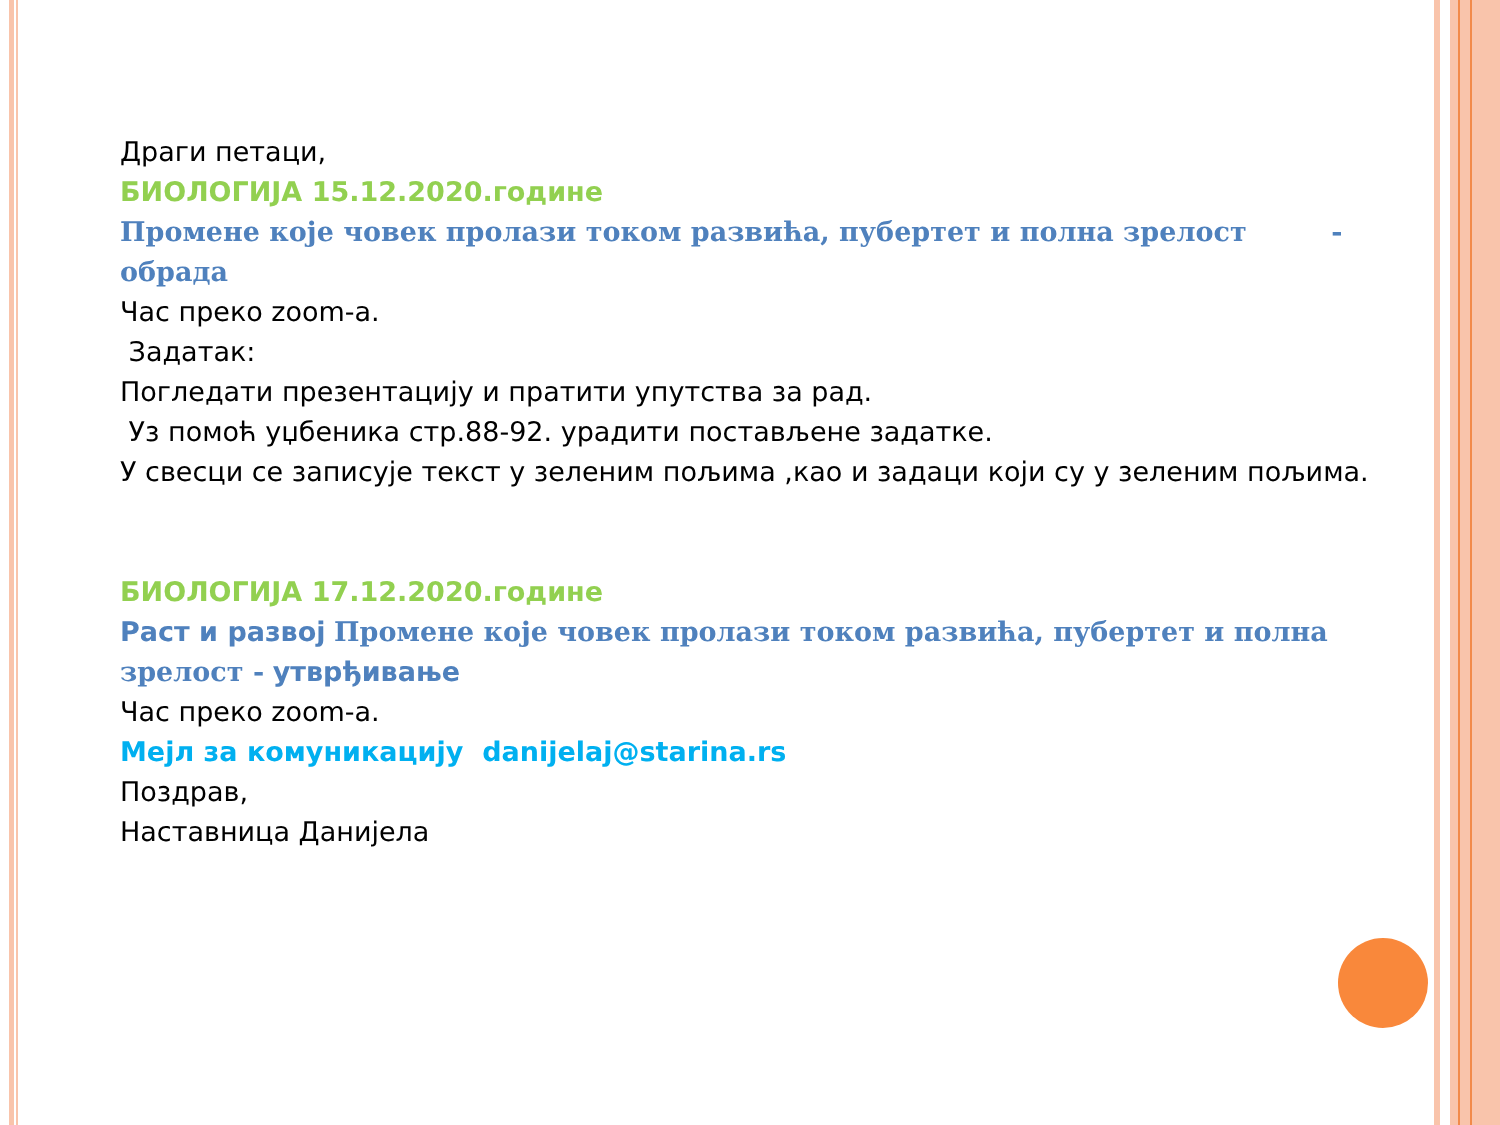Драги петаци,
БИОЛОГИЈА 15.12.2020.године
Промене које човек пролази током развића, пубертет и полна зрелост - обрада
Час преко zoom-а.
Задатак:
Погледати презентацију и пратити упутства за рад.
Уз помоћ уџбеника стр.88-92. урадити постављене задатке.
У свесци се записује текст у зеленим пољима ,као и задаци који су у зеленим пољима.
БИОЛОГИЈА 17.12.2020.године
Раст и развој Промене које човек пролази током развића, пубертет и полна зрелост - утврђивање
Час преко zoom-а.
Мејл за комуникацију danijelaj@starina.rs
Поздрав,
Наставница Данијела